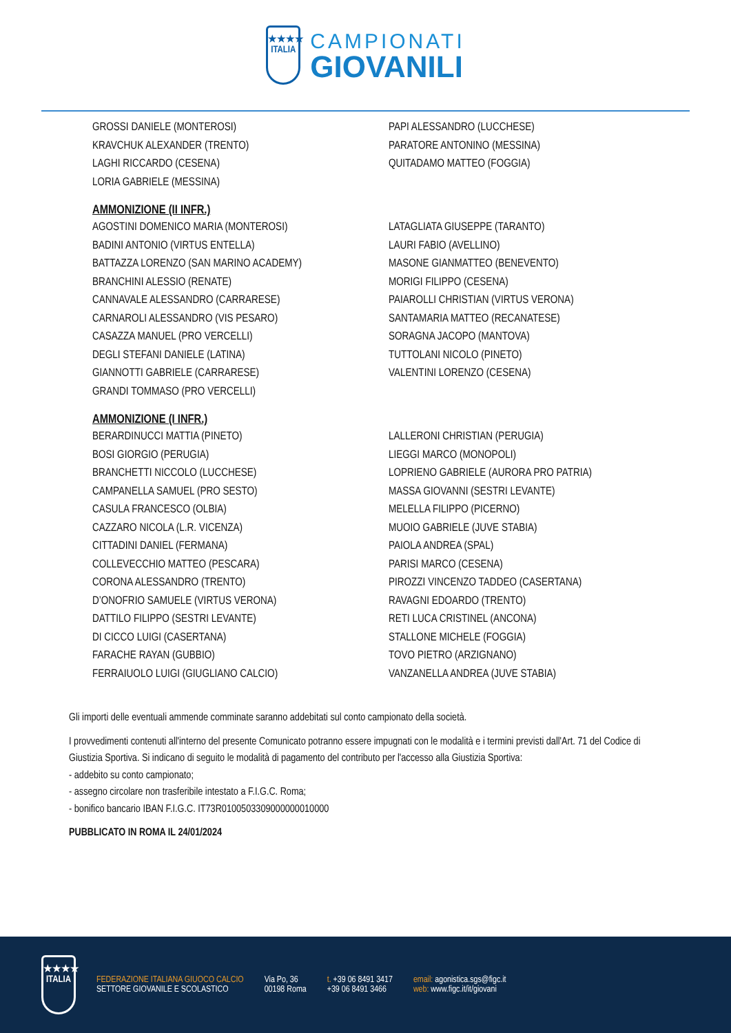★★★★
ITALIA
CAMPIONATI
GIOVANILI
GROSSI DANIELE (MONTEROSI)
KRAVCHUK ALEXANDER (TRENTO)
LAGHI RICCARDO (CESENA)
LORIA GABRIELE (MESSINA)
PAPI ALESSANDRO (LUCCHESE)
PARATORE ANTONINO (MESSINA)
QUITADAMO MATTEO (FOGGIA)
AMMONIZIONE (II INFR.)
AGOSTINI DOMENICO MARIA (MONTEROSI)
BADINI ANTONIO (VIRTUS ENTELLA)
BATTAZZA LORENZO (SAN MARINO ACADEMY)
BRANCHINI ALESSIO (RENATE)
CANNAVALE ALESSANDRO (CARRARESE)
CARNAROLI ALESSANDRO (VIS PESARO)
CASAZZA MANUEL (PRO VERCELLI)
DEGLI STEFANI DANIELE (LATINA)
GIANNOTTI GABRIELE (CARRARESE)
GRANDI TOMMASO (PRO VERCELLI)
LATAGLIATA GIUSEPPE (TARANTO)
LAURI FABIO (AVELLINO)
MASONE GIANMATTEO (BENEVENTO)
MORIGI FILIPPO (CESENA)
PAIAROLLI CHRISTIAN (VIRTUS VERONA)
SANTAMARIA MATTEO (RECANATESE)
SORAGNA JACOPO (MANTOVA)
TUTTOLANI NICOLO (PINETO)
VALENTINI LORENZO (CESENA)
AMMONIZIONE (I INFR.)
BERARDINUCCI MATTIA (PINETO)
BOSI GIORGIO (PERUGIA)
BRANCHETTI NICCOLO (LUCCHESE)
CAMPANELLA SAMUEL (PRO SESTO)
CASULA FRANCESCO (OLBIA)
CAZZARO NICOLA (L.R. VICENZA)
CITTADINI DANIEL (FERMANA)
COLLEVECCHIO MATTEO (PESCARA)
CORONA ALESSANDRO (TRENTO)
D’ONOFRIO SAMUELE (VIRTUS VERONA)
DATTILO FILIPPO (SESTRI LEVANTE)
DI CICCO LUIGI (CASERTANA)
FARACHE RAYAN (GUBBIO)
FERRAIUOLO LUIGI (GIUGLIANO CALCIO)
LALLERONI CHRISTIAN (PERUGIA)
LIEGGI MARCO (MONOPOLI)
LOPRIENO GABRIELE (AURORA PRO PATRIA)
MASSA GIOVANNI (SESTRI LEVANTE)
MELELLA FILIPPO (PICERNO)
MUOIO GABRIELE (JUVE STABIA)
PAIOLA ANDREA (SPAL)
PARISI MARCO (CESENA)
PIROZZI VINCENZO TADDEO (CASERTANA)
RAVAGNI EDOARDO (TRENTO)
RETI LUCA CRISTINEL (ANCONA)
STALLONE MICHELE (FOGGIA)
TOVO PIETRO (ARZIGNANO)
VANZANELLA ANDREA (JUVE STABIA)
Gli importi delle eventuali ammende comminate saranno addebitati sul conto campionato della società.
I provvedimenti contenuti all'interno del presente Comunicato potranno essere impugnati con le modalità e i termini previsti dall'Art. 71 del Codice di Giustizia Sportiva. Si indicano di seguito le modalità di pagamento del contributo per l'accesso alla Giustizia Sportiva:
- addebito su conto campionato;
- assegno circolare non trasferibile intestato a F.I.G.C. Roma;
- bonifico bancario IBAN F.I.G.C. IT73R0100503309000000010000
PUBBLICATO IN ROMA IL 24/01/2024
★★★★
ITALIA
FEDERAZIONE ITALIANA GIUOCO CALCIO
SETTORE GIOVANILE E SCOLASTICO
Via Po, 36
00198 Roma
t. +39 06 8491 3417
+39 06 8491 3466
email: agonistica.sgs@figc.it
web: www.figc.it/it/giovani